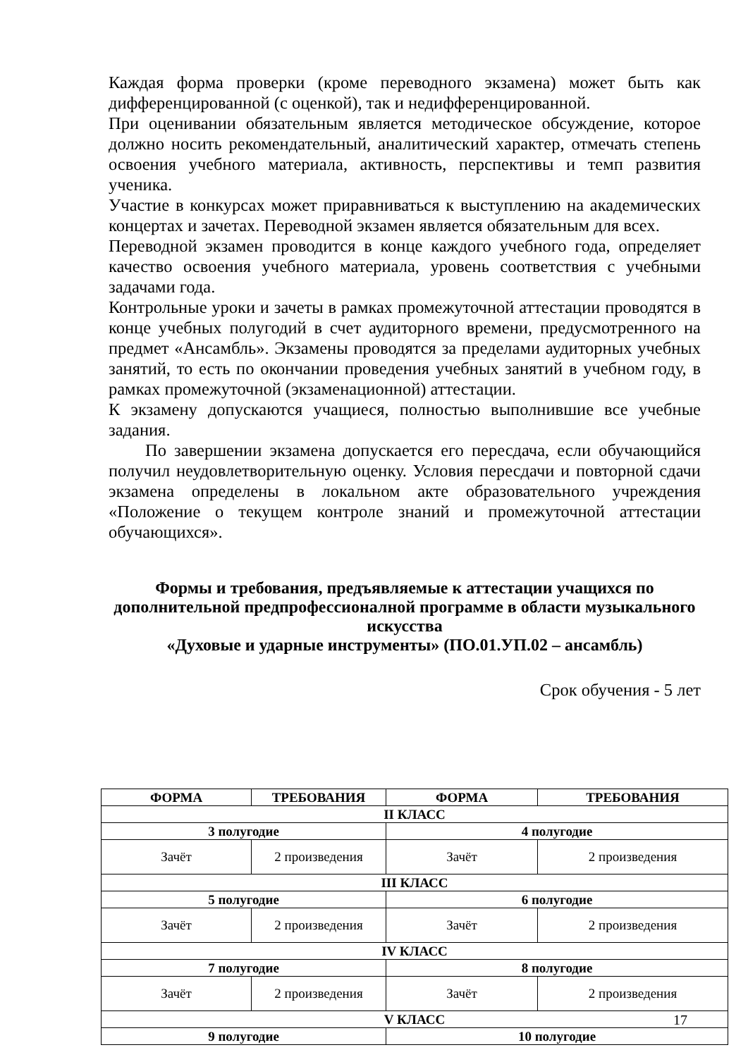Каждая форма проверки (кроме переводного экзамена) может быть как дифференцированной (с оценкой), так и недифференцированной.
При оценивании обязательным является методическое обсуждение, которое должно носить рекомендательный, аналитический характер, отмечать степень освоения учебного материала, активность, перспективы и темп развития ученика.
Участие в конкурсах может приравниваться к выступлению на академических концертах и зачетах. Переводной экзамен является обязательным для всех.
Переводной экзамен проводится в конце каждого учебного года, определяет качество освоения учебного материала, уровень соответствия с учебными задачами года.
Контрольные уроки и зачеты в рамках промежуточной аттестации проводятся в конце учебных полугодий в счет аудиторного времени, предусмотренного на предмет «Ансамбль». Экзамены проводятся за пределами аудиторных учебных занятий, то есть по окончании проведения учебных занятий в учебном году, в рамках промежуточной (экзаменационной) аттестации.
К экзамену допускаются учащиеся, полностью выполнившие все учебные задания.
По завершении экзамена допускается его пересдача, если обучающийся получил неудовлетворительную оценку. Условия пересдачи и повторной сдачи экзамена определены в локальном акте образовательного учреждения «Положение о текущем контроле знаний и промежуточной аттестации обучающихся».
Формы и требования, предъявляемые к аттестации учащихся по дополнительной предпрофессионалной программе в области музыкального искусства
«Духовые и ударные инструменты» (ПО.01.УП.02 – ансамбль)
Срок обучения - 5 лет
| ФОРМА | ТРЕБОВАНИЯ | ФОРМА | ТРЕБОВАНИЯ |
| --- | --- | --- | --- |
| II КЛАСС | | | |
| 3 полугодие | | 4 полугодие | |
| Зачёт | 2 произведения | Зачёт | 2 произведения |
| III КЛАСС | | | |
| 5 полугодие | | 6 полугодие | |
| Зачёт | 2 произведения | Зачёт | 2 произведения |
| IV КЛАСС | | | |
| 7 полугодие | | 8 полугодие | |
| Зачёт | 2 произведения | Зачёт | 2 произведения |
| V КЛАСС | | | |
| 9 полугодие | | 10 полугодие | |
17